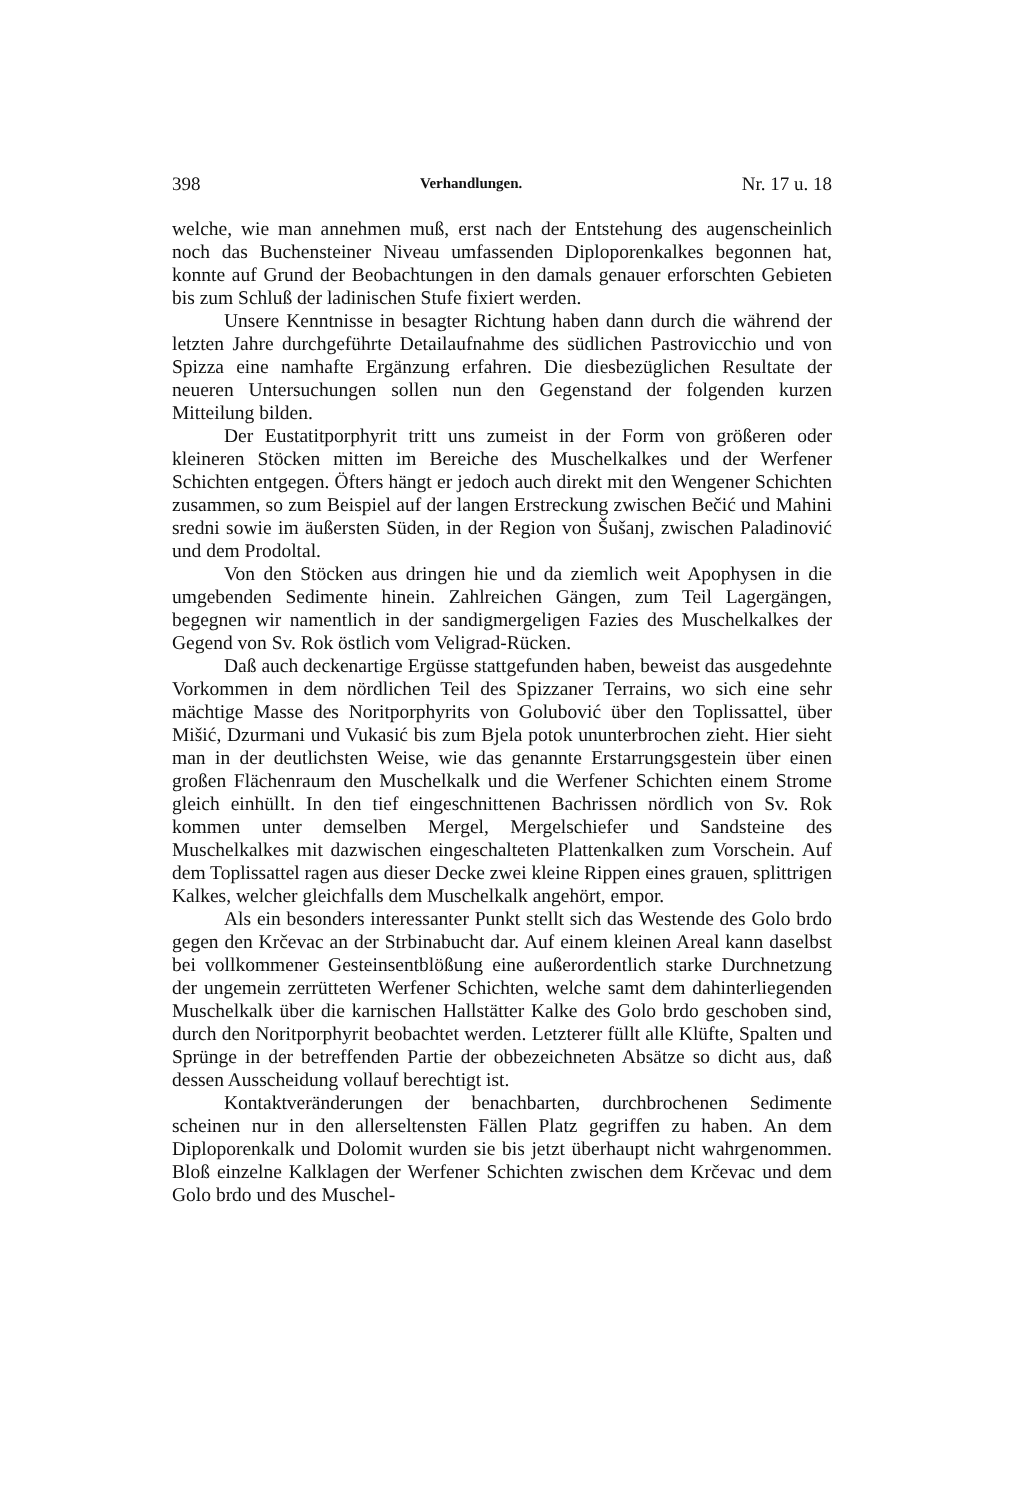398 Verhandlungen. Nr. 17 u. 18
welche, wie man annehmen muß, erst nach der Entstehung des augenscheinlich noch das Buchensteiner Niveau umfassenden Diploporenkalkes begonnen hat, konnte auf Grund der Beobachtungen in den damals genauer erforschten Gebieten bis zum Schluß der ladinischen Stufe fixiert werden.
Unsere Kenntnisse in besagter Richtung haben dann durch die während der letzten Jahre durchgeführte Detailaufnahme des südlichen Pastrovicchio und von Spizza eine namhafte Ergänzung erfahren. Die diesbezüglichen Resultate der neueren Untersuchungen sollen nun den Gegenstand der folgenden kurzen Mitteilung bilden.
Der Eustatitporphyrit tritt uns zumeist in der Form von größeren oder kleineren Stöcken mitten im Bereiche des Muschelkalkes und der Werfener Schichten entgegen. Öfters hängt er jedoch auch direkt mit den Wengener Schichten zusammen, so zum Beispiel auf der langen Erstreckung zwischen Bečić und Mahini sredni sowie im äußersten Süden, in der Region von Šušanj, zwischen Paladinović und dem Prodoltal.
Von den Stöcken aus dringen hie und da ziemlich weit Apophysen in die umgebenden Sedimente hinein. Zahlreichen Gängen, zum Teil Lagergängen, begegnen wir namentlich in der sandigmergeligen Fazies des Muschelkalkes der Gegend von Sv. Rok östlich vom Veligrad-Rücken.
Daß auch deckenartige Ergüsse stattgefunden haben, beweist das ausgedehnte Vorkommen in dem nördlichen Teil des Spizzaner Terrains, wo sich eine sehr mächtige Masse des Noritporphyrits von Golubović über den Toplissattel, über Mišić, Dzurmani und Vukasić bis zum Bjela potok ununterbrochen zieht. Hier sieht man in der deutlichsten Weise, wie das genannte Erstarrungsgestein über einen großen Flächenraum den Muschelkalk und die Werfener Schichten einem Strome gleich einhüllt. In den tief eingeschnittenen Bachrissen nördlich von Sv. Rok kommen unter demselben Mergel, Mergelschiefer und Sandsteine des Muschelkalkes mit dazwischen eingeschalteten Plattenkalken zum Vorschein. Auf dem Toplissattel ragen aus dieser Decke zwei kleine Rippen eines grauen, splittrigen Kalkes, welcher gleichfalls dem Muschelkalk angehört, empor.
Als ein besonders interessanter Punkt stellt sich das Westende des Golo brdo gegen den Krčevac an der Strbinabucht dar. Auf einem kleinen Areal kann daselbst bei vollkommener Gesteinsentblößung eine außerordentlich starke Durchnetzung der ungemein zerrütteten Werfener Schichten, welche samt dem dahinterliegenden Muschelkalk über die karnischen Hallstätter Kalke des Golo brdo geschoben sind, durch den Noritporphyrit beobachtet werden. Letzterer füllt alle Klüfte, Spalten und Sprünge in der betreffenden Partie der obbezeichneten Absätze so dicht aus, daß dessen Ausscheidung vollauf berechtigt ist.
Kontaktveränderungen der benachbarten, durchbrochenen Sedimente scheinen nur in den allerseltensten Fällen Platz gegriffen zu haben. An dem Diploporenkalk und Dolomit wurden sie bis jetzt überhaupt nicht wahrgenommen. Bloß einzelne Kalklagen der Werfener Schichten zwischen dem Krčevac und dem Golo brdo und des Muschel-